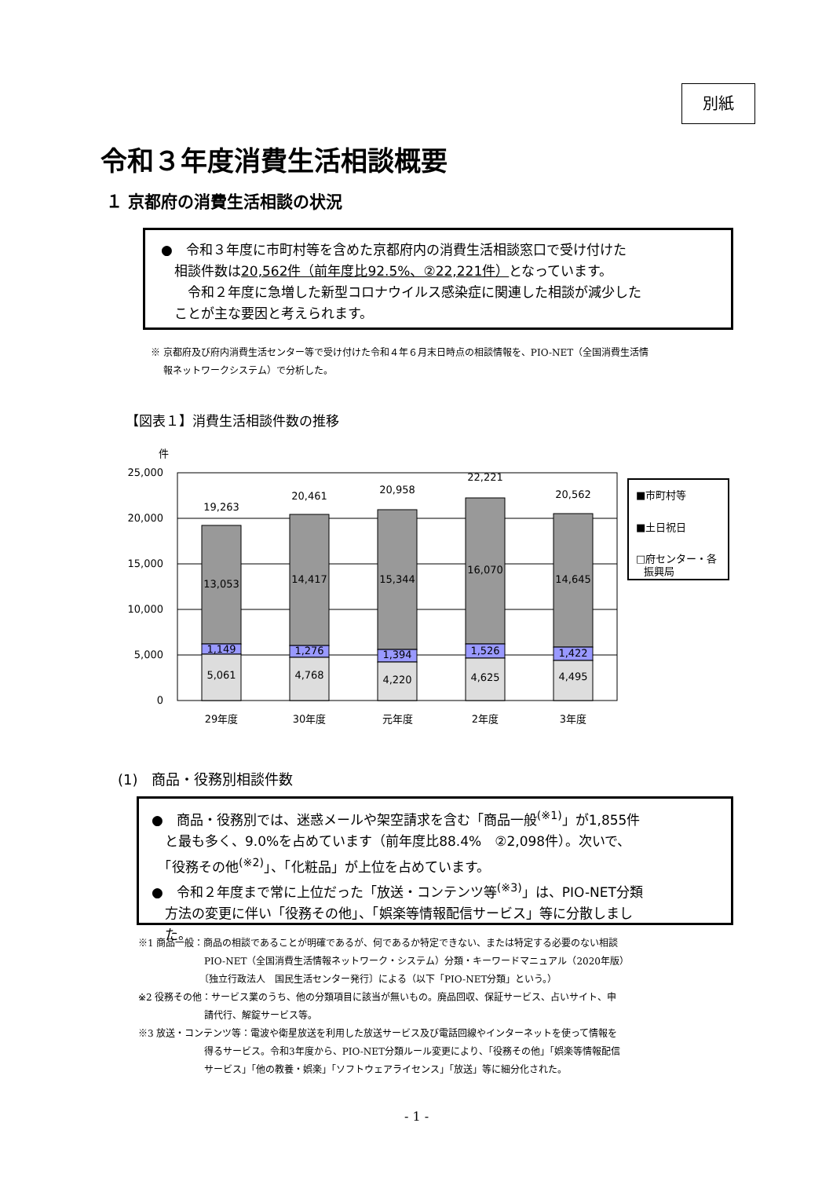別紙
令和３年度消費生活相談概要
１ 京都府の消費生活相談の状況
●　令和３年度に市町村等を含めた京都府内の消費生活相談窓口で受け付けた
　相談件数は20,562件（前年度比92.5%、②22,221件）となっています。
　　令和２年度に急増した新型コロナウイルス感染症に関連した相談が減少した
　ことが主な要因と考えられます。
※ 京都府及び府内消費生活センター等で受け付けた令和４年６月末日時点の相談情報を、PIO-NET（全国消費生活情
　 報ネットワークシステム）で分析した。
【図表１】消費生活相談件数の推移
件
25,000
20,000
15,000
10,000
5,000
0
19,263
20,461
20,958
22,221
20,562
13,053
14,417
15,344
16,070
14,645
1,149
1,276
1,394
1,526
1,422
5,061
4,768
4,220
4,625
4,495
29年度
30年度
元年度
2年度
3年度
■市町村等
■土日祝日
□府センター・各
振興局
(1)　商品・役務別相談件数
●　商品・役務別では、迷惑メールや架空請求を含む「商品一般<sup>(※1)</sup>」が1,855件
　と最も多く、9.0%を占めています（前年度比88.4%　②2,098件）。次いで、
　「役務その他<sup>(※2)</sup>」、「化粧品」が上位を占めています。
●　令和２年度まで常に上位だった「放送・コンテンツ等<sup>(※3)</sup>」は、PIO-NET分類
　方法の変更に伴い「役務その他」、「娯楽等情報配信サービス」等に分散しまし
　た。
※1 商品一般：商品の相談であることが明確であるが、何であるか特定できない、または特定する必要のない相談
　　　　　　　PIO-NET（全国消費生活情報ネットワーク・システム）分類・キーワードマニュアル（2020年版）
　　　　　　　〔独立行政法人　国民生活センター発行〕による（以下「PIO-NET分類」という。）
※2 役務その他：サービス業のうち、他の分類項目に該当が無いもの。廃品回収、保証サービス、占いサイト、申
　　　　　　　請代行、解錠サービス等。
※3 放送・コンテンツ等：電波や衛星放送を利用した放送サービス及び電話回線やインターネットを使って情報を
　　　　　　　得るサービス。令和3年度から、PIO-NET分類ルール変更により、「役務その他」「娯楽等情報配信
　　　　　　　サービス」「他の教養・娯楽」「ソフトウェアライセンス」「放送」等に細分化された。
- 1 -